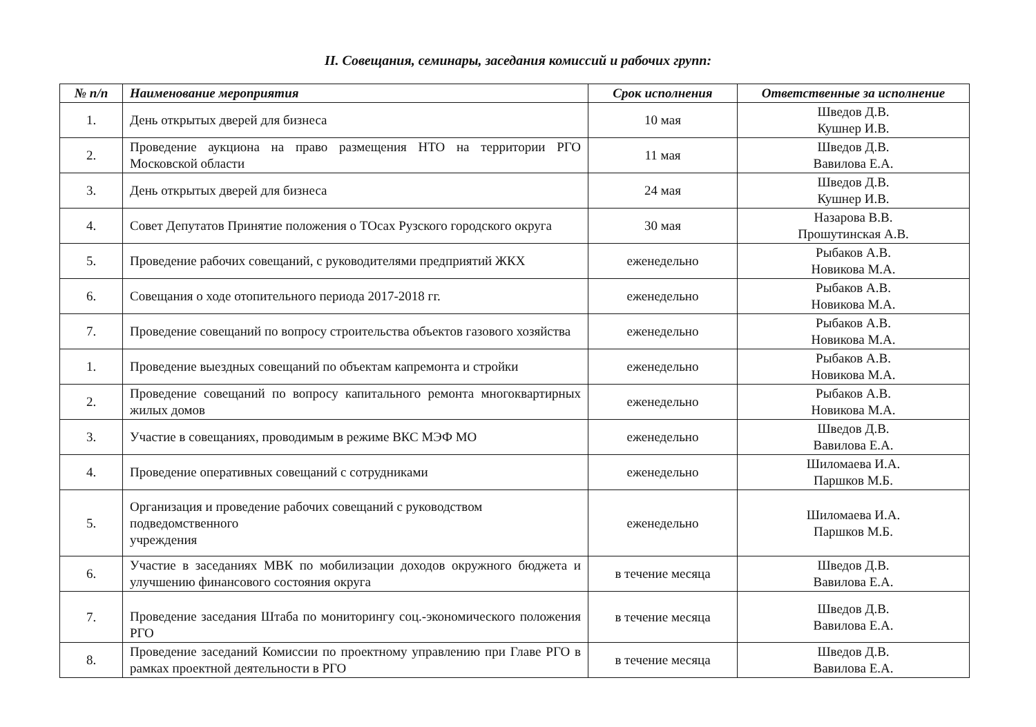II. Совещания, семинары, заседания комиссий и рабочих групп:
| № п/п | Наименование мероприятия | Срок исполнения | Ответственные за исполнение |
| --- | --- | --- | --- |
| 1. | День открытых дверей для бизнеса | 10 мая | Шведов Д.В. Кушнер И.В. |
| 2. | Проведение аукциона на право размещения НТО на территории РГО Московской области | 11 мая | Шведов Д.В. Вавилова Е.А. |
| 3. | День открытых дверей для бизнеса | 24 мая | Шведов Д.В. Кушнер И.В. |
| 4. | Совет Депутатов Принятие положения о ТОсах Рузского городского округа | 30 мая | Назарова В.В. Прошутинская А.В. |
| 5. | Проведение рабочих совещаний, с руководителями предприятий ЖКХ | еженедельно | Рыбаков А.В. Новикова М.А. |
| 6. | Совещания о ходе отопительного периода 2017-2018 гг. | еженедельно | Рыбаков А.В. Новикова М.А. |
| 7. | Проведение совещаний по вопросу строительства объектов газового хозяйства | еженедельно | Рыбаков А.В. Новикова М.А. |
| 1. | Проведение выездных совещаний по объектам капремонта и стройки | еженедельно | Рыбаков А.В. Новикова М.А. |
| 2. | Проведение совещаний по вопросу капитального ремонта многоквартирных жилых домов | еженедельно | Рыбаков А.В. Новикова М.А. |
| 3. | Участие в совещаниях, проводимым в режиме ВКС МЭФ МО | еженедельно | Шведов Д.В. Вавилова Е.А. |
| 4. | Проведение оперативных совещаний с сотрудниками | еженедельно | Шиломаева И.А. Паршков М.Б. |
| 5. | Организация и проведение рабочих совещаний с руководством подведомственного учреждения | еженедельно | Шиломаева И.А. Паршков М.Б. |
| 6. | Участие в заседаниях МВК по мобилизации доходов окружного бюджета и улучшению финансового состояния округа | в течение месяца | Шведов Д.В. Вавилова Е.А. |
| 7. | Проведение заседания Штаба по мониторингу соц.-экономического положения РГО | в течение месяца | Шведов Д.В. Вавилова Е.А. |
| 8. | Проведение заседаний Комиссии по проектному управлению при Главе РГО в рамках проектной деятельности в РГО | в течение месяца | Шведов Д.В. Вавилова Е.А. |